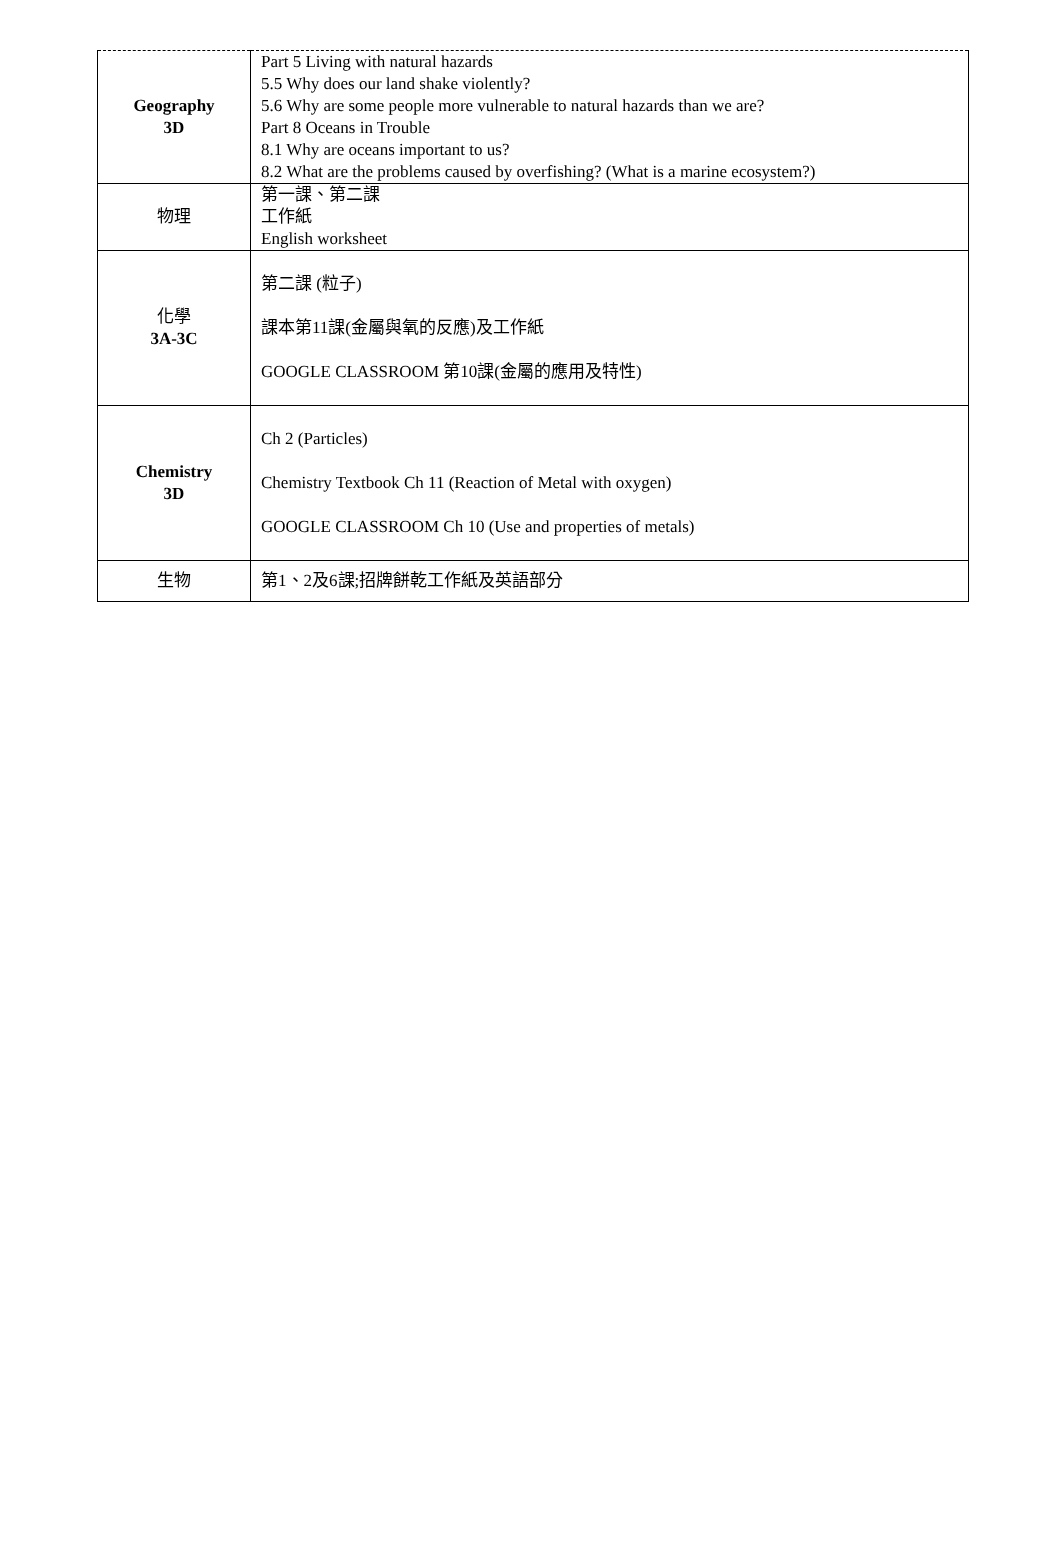| Geography 3D | Part 5 Living with natural hazards 5.5 Why does our land shake violently? 5.6 Why are some people more vulnerable to natural hazards than we are? Part 8 Oceans in Trouble 8.1 Why are oceans important to us? 8.2 What are the problems caused by overfishing? (What is a marine ecosystem?) |
| 物理 | 第一課、第二課 工作紙 English worksheet |
| 化學 3A-3C | 第二課 (粒子) 課本第11課(金屬與氧的反應)及工作紙 GOOGLE CLASSROOM 第10課(金屬的應用及特性) |
| Chemistry 3D | Ch 2 (Particles) Chemistry Textbook Ch 11 (Reaction of Metal with oxygen) GOOGLE CLASSROOM Ch 10 (Use and properties of metals) |
| 生物 | 第1、2及6課;招牌餅乾工作紙及英語部分 |